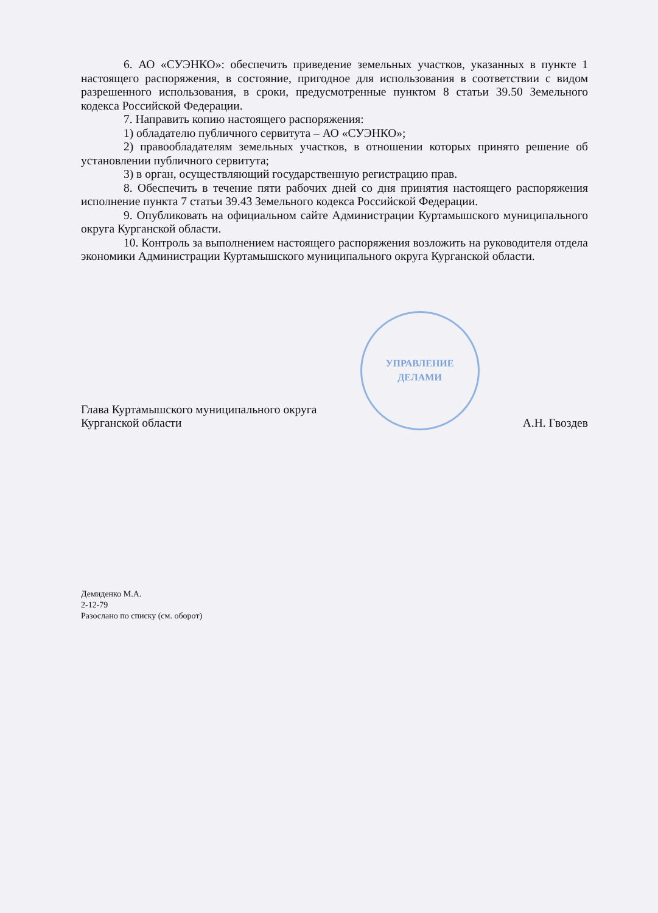6. АО «СУЭНКО»: обеспечить приведение земельных участков, указанных в пункте 1 настоящего распоряжения, в состояние, пригодное для использования в соответствии с видом разрешенного использования, в сроки, предусмотренные пунктом 8 статьи 39.50 Земельного кодекса Российской Федерации.
7. Направить копию настоящего распоряжения:
1) обладателю публичного сервитута – АО «СУЭНКО»;
2) правообладателям земельных участков, в отношении которых принято решение об установлении публичного сервитута;
3) в орган, осуществляющий государственную регистрацию прав.
8. Обеспечить в течение пяти рабочих дней со дня принятия настоящего распоряжения исполнение пункта 7 статьи 39.43 Земельного кодекса Российской Федерации.
9. Опубликовать на официальном сайте Администрации Куртамышского муниципального округа Курганской области.
10. Контроль за выполнением настоящего распоряжения возложить на руководителя отдела экономики Администрации Куртамышского муниципального округа Курганской области.
Глава Куртамышского муниципального округа
Курганской области
УПРАВЛЕНИЕ
ДЕЛАМИ
А.Н. Гвоздев
Демиденко М.А.
2-12-79
Разослано по списку (см. оборот)